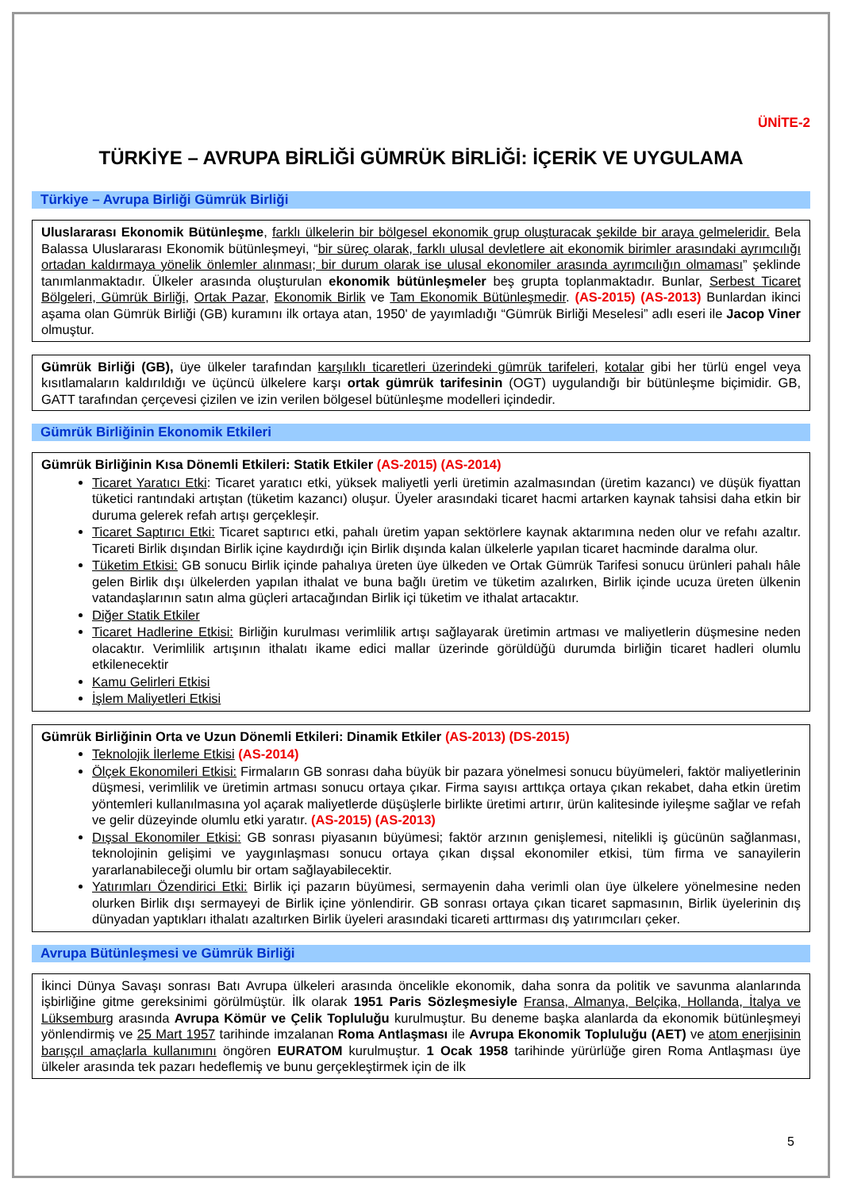ÜNİTE-2
TÜRKİYE – AVRUPA BİRLİĞİ GÜMRÜK BİRLİĞİ: İÇERİK VE UYGULAMA
Türkiye – Avrupa Birliği Gümrük Birliği
Uluslararası Ekonomik Bütünleşme, farklı ülkelerin bir bölgesel ekonomik grup oluşturacak şekilde bir araya gelmeleridir. Bela Balassa Uluslararası Ekonomik bütünleşmeyi, “bir süreç olarak, farklı ulusal devletlere ait ekonomik birimler arasındaki ayrımcılığı ortadan kaldırmaya yönelik önlemler alınması; bir durum olarak ise ulusal ekonomiler arasında ayrımcılığın olmaması” şeklinde tanımlanmaktadır. Ülkeler arasında oluşturulan ekonomik bütünleşmeler beş grupta toplanmaktadır. Bunlar, Serbest Ticaret Bölgeleri, Gümrük Birliği, Ortak Pazar, Ekonomik Birlik ve Tam Ekonomik Bütünleşmedir. (AS-2015) (AS-2013) Bunlardan ikinci aşama olan Gümrük Birliği (GB) kuramını ilk ortaya atan, 1950' de yayımladığı “Gümrük Birliği Meselesi” adlı eseri ile Jacop Viner olmuştur.
Gümrük Birliği (GB), üye ülkeler tarafından karşılıklı ticaretleri üzerindeki gümrük tarifeleri, kotalar gibi her türlü engel veya kısıtlamaların kaldırıldığı ve üçüncü ülkelere karşı ortak gümrük tarifesinin (OGT) uygulandığı bir bütünleşme biçimidir. GB, GATT tarafından çerçevesi çizilen ve izin verilen bölgesel bütünleşme modelleri içindedir.
Gümrük Birliğinin Ekonomik Etkileri
Gümrük Birliğinin Kısa Dönemli Etkileri: Statik Etkiler (AS-2015) (AS-2014)
Ticaret Yaratıcı Etki: Ticaret yaratıcı etki, yüksek maliyetli yerli üretimin azalmasından (üretim kazancı) ve düşük fiyattan tüketici rantındaki artıştan (tüketim kazancı) oluşur. Üyeler arasındaki ticaret hacmi artarken kaynak tahsisi daha etkin bir duruma gelerek refah artışı gerçekleşir.
Ticaret Saptırıcı Etki: Ticaret saptırıcı etki, pahalı üretim yapan sektörlere kaynak aktarımına neden olur ve refahı azaltır. Ticareti Birlik dışından Birlik içine kaydırdığı için Birlik dışında kalan ülkelerle yapılan ticaret hacminde daralma olur.
Tüketim Etkisi: GB sonucu Birlik içinde pahalıya üreten üye ülkeden ve Ortak Gümrük Tarifesi sonucu ürünleri pahalı hâle gelen Birlik dışı ülkelerden yapılan ithalat ve buna bağlı üretim ve tüketim azalırken, Birlik içinde ucuza üreten ülkenin vatandaşlarının satın alma güçleri artacağından Birlik içi tüketim ve ithalat artacaktır.
Diğer Statik Etkiler
Ticaret Hadlerine Etkisi: Birliğin kurulması verimlilik artışı sağlayarak üretimin artması ve maliyetlerin düşmesine neden olacaktır. Verimlilik artışının ithalatı ikame edici mallar üzerinde görüldüğü durumda birliğin ticaret hadleri olumlu etkilenecektir
Kamu Gelirleri Etkisi
İşlem Maliyetleri Etkisi
Gümrük Birliğinin Orta ve Uzun Dönemli Etkileri: Dinamik Etkiler (AS-2013) (DS-2015)
Teknolojik İlerleme Etkisi (AS-2014)
Ölçek Ekonomileri Etkisi: Firmaların GB sonrası daha büyük bir pazara yönelmesi sonucu büyümeleri, faktör maliyetlerinin düşmesi, verimlilik ve üretimin artması sonucu ortaya çıkar. Firma sayısı arttıkça ortaya çıkan rekabet, daha etkin üretim yöntemleri kullanılmasına yol açarak maliyetlerde düşüşlerle birlikte üretimi artırır, ürün kalitesinde iyileşme sağlar ve refah ve gelir düzeyinde olumlu etki yaratır. (AS-2015) (AS-2013)
Dışsal Ekonomiler Etkisi: GB sonrası piyasanın büyümesi; faktör arzının genişlemesi, nitelikli iş gücünün sağlanması, teknolojinin gelişimi ve yaygınlaşması sonucu ortaya çıkan dışsal ekonomiler etkisi, tüm firma ve sanayilerin yararlanabileceği olumlu bir ortam sağlayabilecektir.
Yatırımları Özendirici Etki: Birlik içi pazarın büyümesi, sermayenin daha verimli olan üye ülkelere yönelmesine neden olurken Birlik dışı sermayeyi de Birlik içine yönlendirir. GB sonrası ortaya çıkan ticaret sapmasının, Birlik üyelerinin dış dünyadan yaptıkları ithalatı azaltırken Birlik üyeleri arasındaki ticareti arttırması dış yatırımcıları çeker.
Avrupa Bütünleşmesi ve Gümrük Birliği
İkinci Dünya Savaşı sonrası Batı Avrupa ülkeleri arasında öncelikle ekonomik, daha sonra da politik ve savunma alanlarında işbirliğine gitme gereksinimi görülmüştür. İlk olarak 1951 Paris Sözleşmesiyle Fransa, Almanya, Belçika, Hollanda, İtalya ve Lüksemburg arasında Avrupa Kömür ve Çelik Topluluğu kurulmuştur. Bu deneme başka alanlarda da ekonomik bütünleşmeyi yönlendirmiş ve 25 Mart 1957 tarihinde imzalanan Roma Antlaşması ile Avrupa Ekonomik Topluluğu (AET) ve atom enerjisinin barışçıl amaçlarla kullanımını öngören EURATOM kurulmuştur. 1 Ocak 1958 tarihinde yürürlüğe giren Roma Antlaşması üye ülkeler arasında tek pazarı hedeflemiş ve bunu gerçekleştirmek için de ilk
5